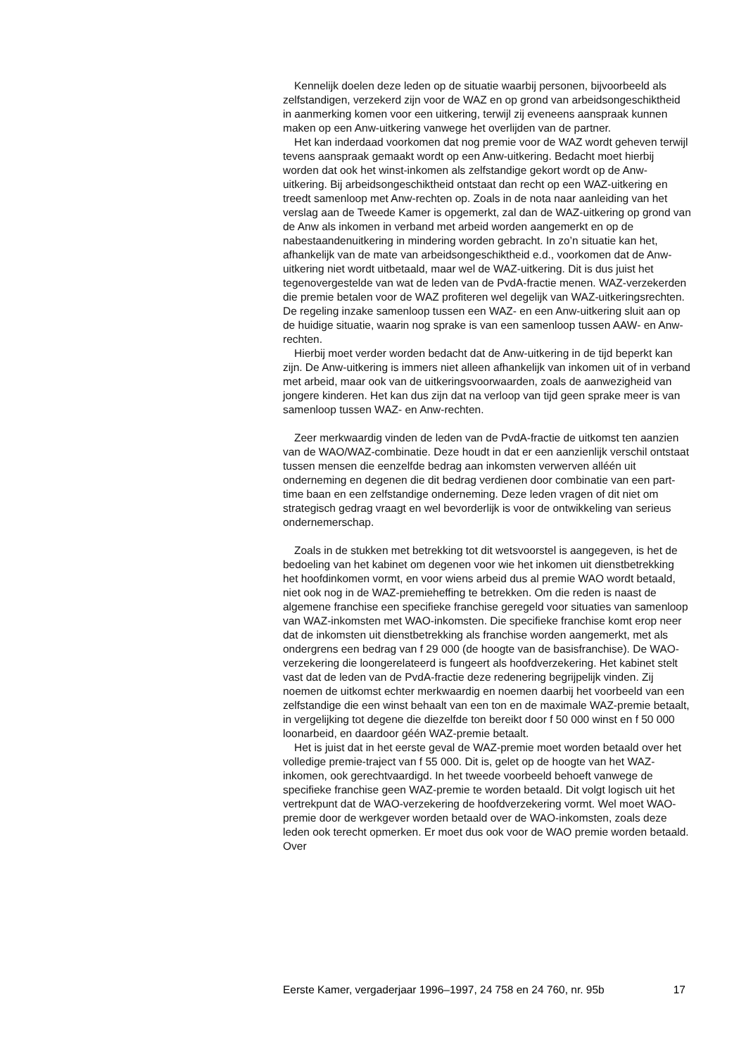Kennelijk doelen deze leden op de situatie waarbij personen, bijvoorbeeld als zelfstandigen, verzekerd zijn voor de WAZ en op grond van arbeidsongeschiktheid in aanmerking komen voor een uitkering, terwijl zij eveneens aanspraak kunnen maken op een Anw-uitkering vanwege het overlijden van de partner.
Het kan inderdaad voorkomen dat nog premie voor de WAZ wordt geheven terwijl tevens aanspraak gemaakt wordt op een Anw-uitkering. Bedacht moet hierbij worden dat ook het winst-inkomen als zelfstandige gekort wordt op de Anw-uitkering. Bij arbeidsongeschiktheid ontstaat dan recht op een WAZ-uitkering en treedt samenloop met Anw-rechten op. Zoals in de nota naar aanleiding van het verslag aan de Tweede Kamer is opgemerkt, zal dan de WAZ-uitkering op grond van de Anw als inkomen in verband met arbeid worden aangemerkt en op de nabestaandenuitkering in mindering worden gebracht. In zo’n situatie kan het, afhankelijk van de mate van arbeidsongeschiktheid e.d., voorkomen dat de Anw-uitkering niet wordt uitbetaald, maar wel de WAZ-uitkering. Dit is dus juist het tegenovergestelde van wat de leden van de PvdA-fractie menen. WAZ-verzekerden die premie betalen voor de WAZ profiteren wel degelijk van WAZ-uitkeringsrechten. De regeling inzake samenloop tussen een WAZ- en een Anw-uitkering sluit aan op de huidige situatie, waarin nog sprake is van een samenloop tussen AAW- en Anw-rechten.
Hierbij moet verder worden bedacht dat de Anw-uitkering in de tijd beperkt kan zijn. De Anw-uitkering is immers niet alleen afhankelijk van inkomen uit of in verband met arbeid, maar ook van de uitkeringsvoorwaarden, zoals de aanwezigheid van jongere kinderen. Het kan dus zijn dat na verloop van tijd geen sprake meer is van samenloop tussen WAZ- en Anw-rechten.
Zeer merkwaardig vinden de leden van de PvdA-fractie de uitkomst ten aanzien van de WAO/WAZ-combinatie. Deze houdt in dat er een aanzienlijk verschil ontstaat tussen mensen die eenzelfde bedrag aan inkomsten verwerven alléén uit onderneming en degenen die dit bedrag verdienen door combinatie van een part-time baan en een zelfstandige onderneming. Deze leden vragen of dit niet om strategisch gedrag vraagt en wel bevorderlijk is voor de ontwikkeling van serieus ondernemerschap.
Zoals in de stukken met betrekking tot dit wetsvoorstel is aangegeven, is het de bedoeling van het kabinet om degenen voor wie het inkomen uit dienstbetrekking het hoofdinkomen vormt, en voor wiens arbeid dus al premie WAO wordt betaald, niet ook nog in de WAZ-premieheffing te betrekken. Om die reden is naast de algemene franchise een specifieke franchise geregeld voor situaties van samenloop van WAZ-inkomsten met WAO-inkomsten. Die specifieke franchise komt erop neer dat de inkomsten uit dienstbetrekking als franchise worden aangemerkt, met als ondergrens een bedrag van f 29 000 (de hoogte van de basisfranchise). De WAO-verzekering die loongerelateerd is fungeert als hoofdverzekering. Het kabinet stelt vast dat de leden van de PvdA-fractie deze redenering begrijpelijk vinden. Zij noemen de uitkomst echter merkwaardig en noemen daarbij het voorbeeld van een zelfstandige die een winst behaalt van een ton en de maximale WAZ-premie betaalt, in vergelijking tot degene die diezelfde ton bereikt door f 50 000 winst en f 50 000 loonarbeid, en daardoor géén WAZ-premie betaalt.
Het is juist dat in het eerste geval de WAZ-premie moet worden betaald over het volledige premie-traject van f 55 000. Dit is, gelet op de hoogte van het WAZ-inkomen, ook gerechtvaardigd. In het tweede voorbeeld behoeft vanwege de specifieke franchise geen WAZ-premie te worden betaald. Dit volgt logisch uit het vertrekpunt dat de WAO-verzekering de hoofdverzekering vormt. Wel moet WAO-premie door de werkgever worden betaald over de WAO-inkomsten, zoals deze leden ook terecht opmerken. Er moet dus ook voor de WAO premie worden betaald. Over
Eerste Kamer, vergaderjaar 1996–1997, 24 758 en 24 760, nr. 95b 17